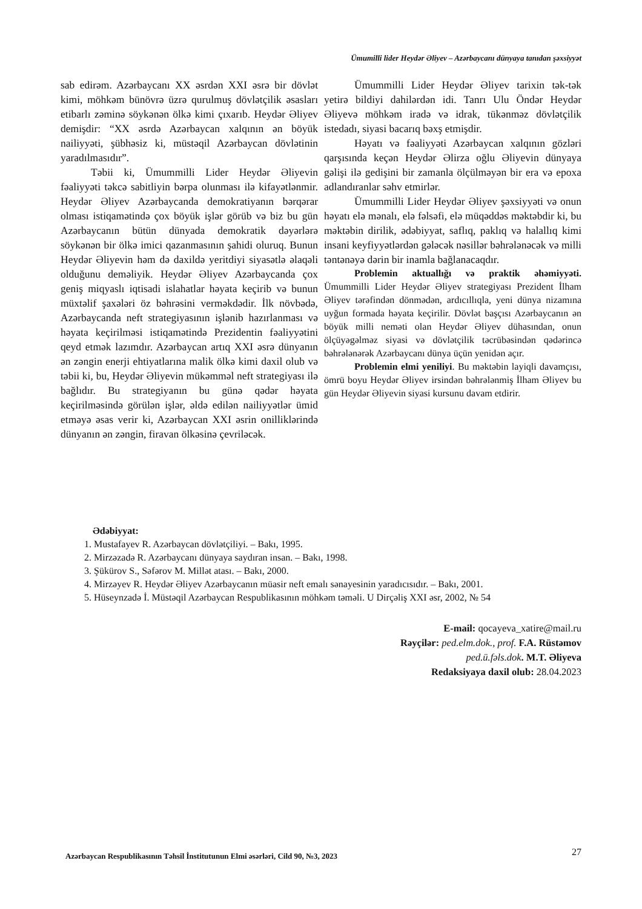Ümumilli lider Heydər Əliyev – Azərbaycanı dünyaya tanıdan şəxsiyyət
sab edirəm. Azərbaycanı XX əsrdən XXI əsrə bir dövlət kimi, möhkəm bünövrə üzrə qurulmuş dövlətçilik əsasları etibarlı zəminə söykənən ölkə kimi çıxarıb. Heydər Əliyev demişdir: “XX əsrdə Azərbaycan xalqının ən böyük nailiyyəti, şübhəsiz ki, müstəqil Azərbaycan dövlətinin yaradılmasıdır”.
Təbii ki, Ümummilli Lider Heydər Əliyevin fəaliyyəti təkcə sabitliyin bərpa olunması ilə kifayətlənmir. Heydər Əliyev Azərbaycanda demokratiyanın bərqərar olması istiqamətində çox böyük işlər görüb və biz bu gün Azərbaycanın bütün dünyada demokratik dəyərlərə söykənən bir ölkə imici qazanmasının şahidi oluruq. Bunun Heydər Əliyevin həm də daxildə yeritdiyi siyasətlə əlaqəli olduğunu deməliyik. Heydər Əliyev Azərbaycanda çox geniş miqyaslı iqtisadi islahatlar həyata keçirib və bunun müxtəlif şaxələri öz bəhrəsini verməkdədir. İlk növbədə, Azərbaycanda neft strategiyasının işlənib hazırlanması və həyata keçirilməsi istiqamətində Prezidentin fəaliyyətini qeyd etmək lazımdır. Azərbaycan artıq XXI əsrə dünyanın ən zəngin enerji ehtiyatlarına malik ölkə kimi daxil olub və təbii ki, bu, Heydər Əliyevin mükəmməl neft strategiyası ilə bağlıdır. Bu strategiyanın bu günə qədər həyata keçirilməsində görülən işlər, əldə edilən nailiyyətlər ümid etməyə əsas verir ki, Azərbaycan XXI əsrin onilliklərində dünyanın ən zəngin, firavan ölkəsinə çevriləcək.
Ümummilli Lider Heydər Əliyev tarixin tək-tək yetirə bildiyi dahilərdən idi. Tanrı Ulu Öndər Heydər Əliyevə möhkəm iradə və idrak, tükənməz dövlətçilik istedadı, siyasi bacarıq bəxş etmişdir.
Həyatı və fəaliyyəti Azərbaycan xalqının gözləri qarşısında keçən Heydər Əlirza oğlu Əliyevin dünyaya gəlişi ilə gedişini bir zamanla ölçülməyən bir era və epoxa adlandıranlar səhv etmirlər.
Ümummilli Lider Heydər Əliyev şəxsiyyəti və onun həyatı elə mənalı, elə fəlsəfi, elə müqəddəs məktəbdir ki, bu məktəbin dirilik, ədəbiyyat, saflıq, paklıq və halallıq kimi insani keyfiyyətlərdən gələcək nəsillər bəhrələnəcək və milli təntənəyə dərin bir inamla bağlanacaqdır.
Problemin aktuallığı və praktik əhəmiyyəti. Ümummilli Lider Heydər Əliyev strategiyası Prezident İlham Əliyev tərəfindən dönmədən, ardıcıllıqla, yeni dünya nizamına uyğun formada həyata keçirilir. Dövlət başçısı Azərbaycanın ən böyük milli neməti olan Heydər Əliyev dühasından, onun ölçüyəgəlməz siyasi və dövlətçilik təcrübəsindən qədərincə bəhrələnərək Azərbaycanı dünya üçün yenidən açır.
Problemin elmi yeniliyi. Bu məktəbin layiqli davamçısı, ömrü boyu Heydər Əliyev irsindən bəhrələnmiş İlham Əliyev bu gün Heydər Əliyevin siyasi kursunu davam etdirir.
Ədəbiyyat:
1. Mustafayev R. Azərbaycan dövlətçiliyi. – Bakı, 1995.
2. Mirzəzadə R. Azərbaycanı dünyaya saydıran insan. – Bakı, 1998.
3. Şükürov S., Səfərov M. Millət atası. – Bakı, 2000.
4. Mirzəyev R. Heydər Əliyev Azərbaycanın müasir neft emalı sənayesinin yaradıcısıdır. – Bakı, 2001.
5. Hüseynzadə İ. Müstəqil Azərbaycan Respublikasının möhkəm təməli. U Dirçəliş XXI əsr, 2002, № 54
E-mail: qocayeva_xatire@mail.ru
Rəyçilər: ped.elm.dok., prof. F.A. Rüstəmov
ped.ü.fəls.dok. M.T. Əliyeva
Redaksiyaya daxil olub: 28.04.2023
Azərbaycan Respublikasının Təhsil İnstitutunun Elmi əsərləri, Cild 90, №3, 2023 27